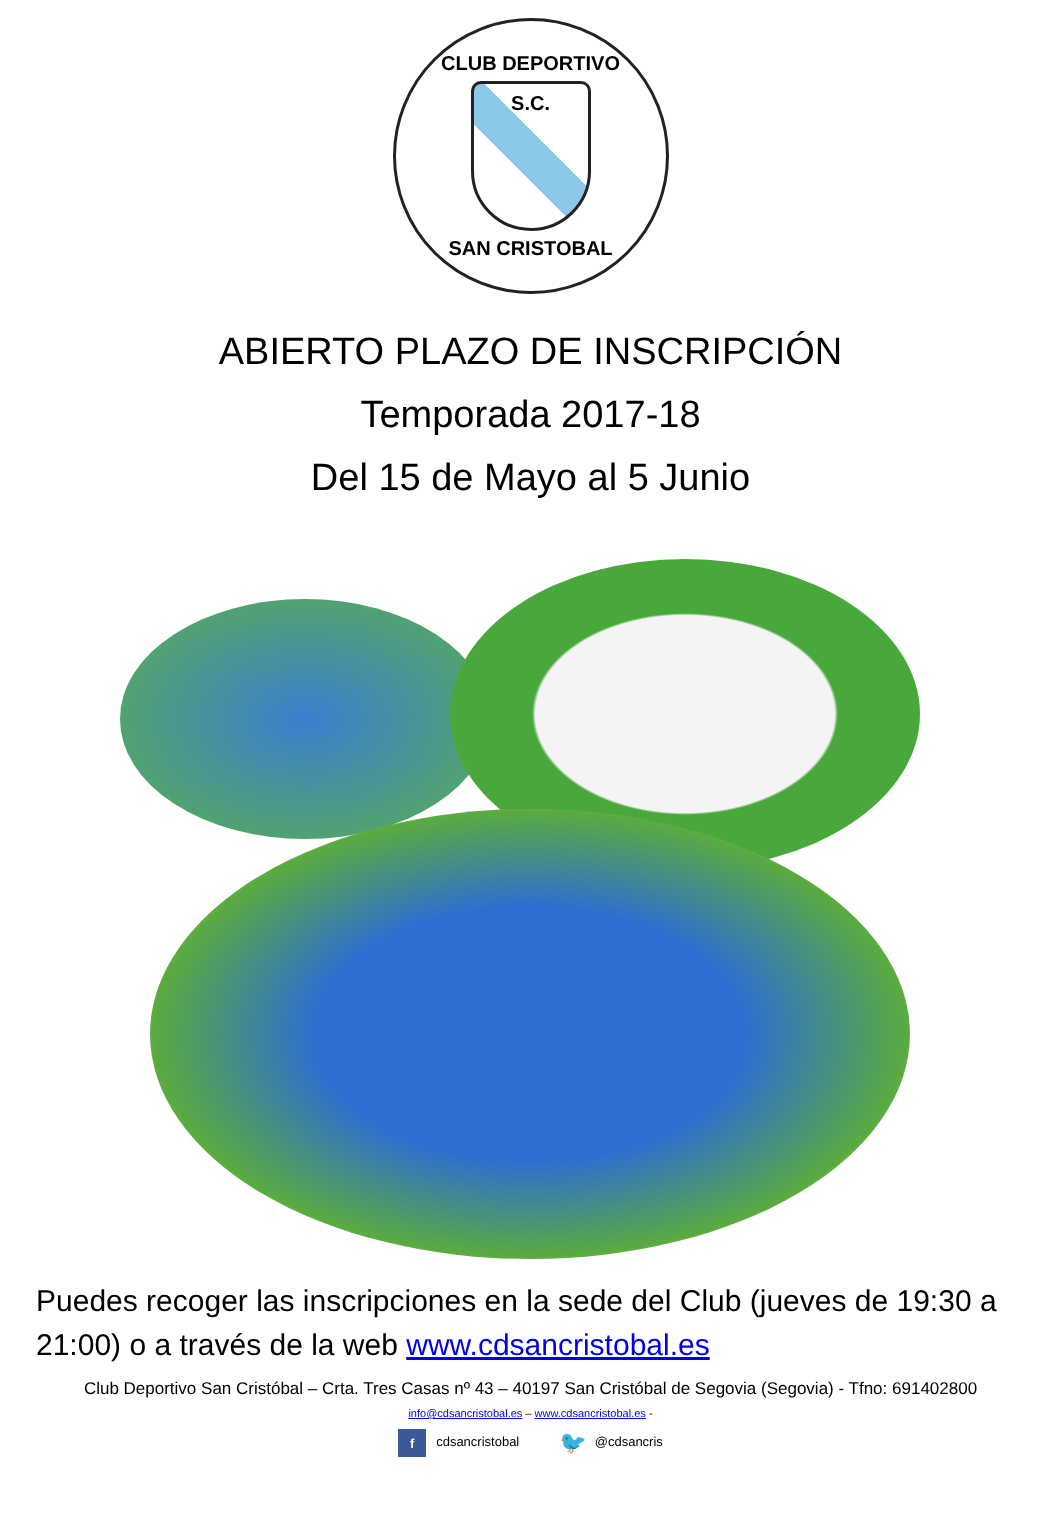CLUB DEPORTIVO
S.C.
SAN CRISTOBAL
ABIERTO PLAZO DE INSCRIPCIÓN
Temporada 2017-18
Del 15 de Mayo al 5 Junio
Puedes recoger las inscripciones en la sede del Club (jueves de 19:30 a 21:00) o a través de la web www.cdsancristobal.es
Club Deportivo San Cristóbal – Crta. Tres Casas nº 43 – 40197 San Cristóbal de Segovia (Segovia) - Tfno: 691402800
info@cdsancristobal.es – www.cdsancristobal.es -
f cdsancristobal 🐦 @cdsancris